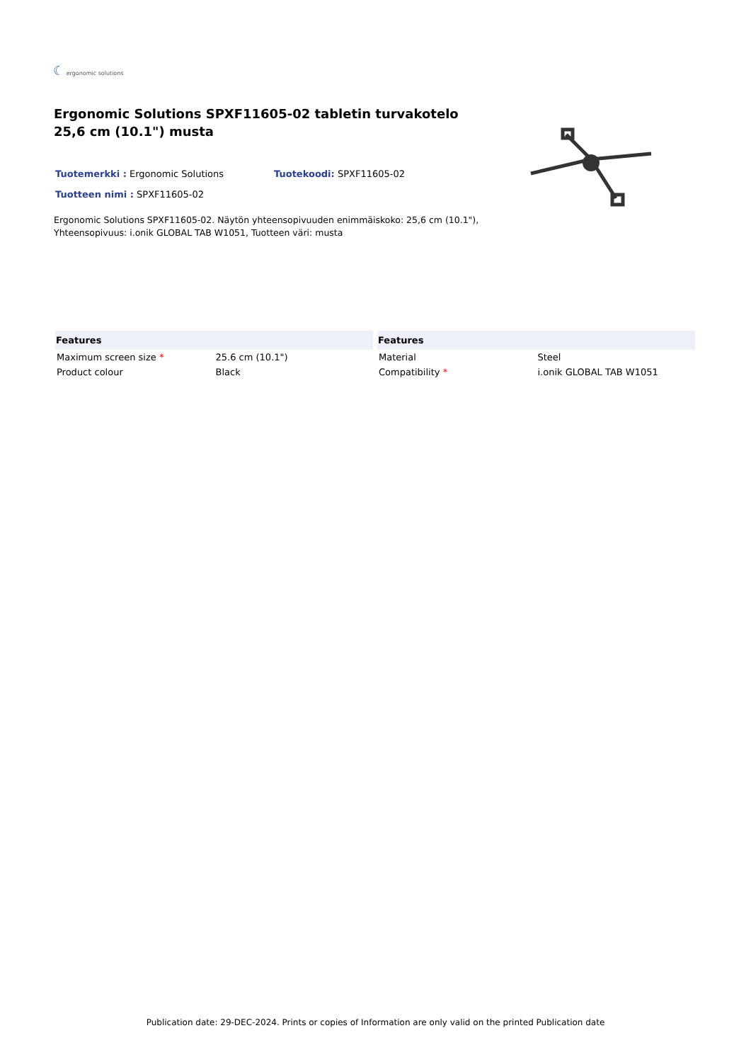☾ ergonomic solutions
Ergonomic Solutions SPXF11605-02 tabletin turvakotelo 25,6 cm (10.1") musta
Tuotemerkki : Ergonomic Solutions Tuotekoodi: SPXF11605-02
Tuotteen nimi : SPXF11605-02
Ergonomic Solutions SPXF11605-02. Näytön yhteensopivuuden enimmäiskoko: 25,6 cm (10.1"), Yhteensopivuus: i.onik GLOBAL TAB W1051, Tuotteen väri: musta
| Features | |
| --- | --- |
| Maximum screen size * | 25.6 cm (10.1") |
| Product colour | Black |
| Features | |
| --- | --- |
| Material | Steel |
| Compatibility * | i.onik GLOBAL TAB W1051 |
Publication date: 29-DEC-2024. Prints or copies of Information are only valid on the printed Publication date